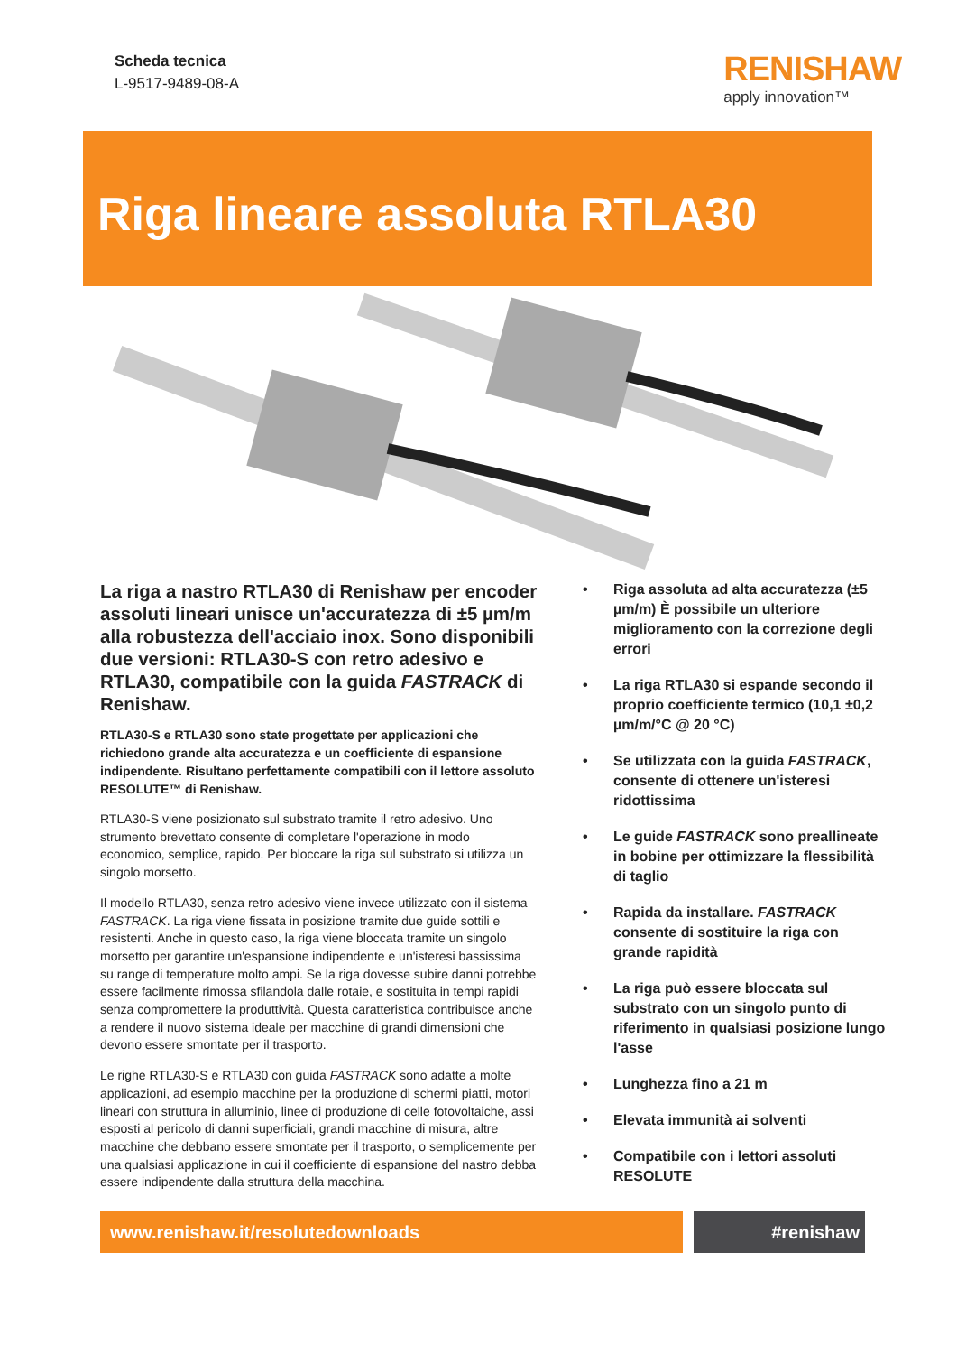Scheda tecnica
L-9517-9489-08-A
RENISHAW
apply innovation™
Riga lineare assoluta RTLA30
La riga a nastro RTLA30 di Renishaw per encoder assoluti lineari unisce un'accuratezza di ±5 µm/m alla robustezza dell'acciaio inox. Sono disponibili due versioni: RTLA30-S con retro adesivo e RTLA30, compatibile con la guida FASTRACK di Renishaw.
RTLA30-S e RTLA30 sono state progettate per applicazioni che richiedono grande alta accuratezza e un coefficiente di espansione indipendente. Risultano perfettamente compatibili con il lettore assoluto RESOLUTE™ di Renishaw.
RTLA30-S viene posizionato sul substrato tramite il retro adesivo. Uno strumento brevettato consente di completare l'operazione in modo economico, semplice, rapido. Per bloccare la riga sul substrato si utilizza un singolo morsetto.
Il modello RTLA30, senza retro adesivo viene invece utilizzato con il sistema FASTRACK. La riga viene fissata in posizione tramite due guide sottili e resistenti. Anche in questo caso, la riga viene bloccata tramite un singolo morsetto per garantire un'espansione indipendente e un'isteresi bassissima su range di temperature molto ampi. Se la riga dovesse subire danni potrebbe essere facilmente rimossa sfilandola dalle rotaie, e sostituita in tempi rapidi senza compromettere la produttività. Questa caratteristica contribuisce anche a rendere il nuovo sistema ideale per macchine di grandi dimensioni che devono essere smontate per il trasporto.
Le righe RTLA30-S e RTLA30 con guida FASTRACK sono adatte a molte applicazioni, ad esempio macchine per la produzione di schermi piatti, motori lineari con struttura in alluminio, linee di produzione di celle fotovoltaiche, assi esposti al pericolo di danni superficiali, grandi macchine di misura, altre macchine che debbano essere smontate per il trasporto, o semplicemente per una qualsiasi applicazione in cui il coefficiente di espansione del nastro debba essere indipendente dalla struttura della macchina.
• Riga assoluta ad alta accuratezza (±5 µm/m) È possibile un ulteriore miglioramento con la correzione degli errori
• La riga RTLA30 si espande secondo il proprio coefficiente termico (10,1 ±0,2 µm/m/°C @ 20 °C)
• Se utilizzata con la guida FASTRACK, consente di ottenere un'isteresi ridottissima
• Le guide FASTRACK sono preallineate in bobine per ottimizzare la flessibilità di taglio
• Rapida da installare. FASTRACK consente di sostituire la riga con grande rapidità
• La riga può essere bloccata sul substrato con un singolo punto di riferimento in qualsiasi posizione lungo l'asse
• Lunghezza fino a 21 m
• Elevata immunità ai solventi
• Compatibile con i lettori assoluti RESOLUTE
www.renishaw.it/resolutedownloads #renishaw